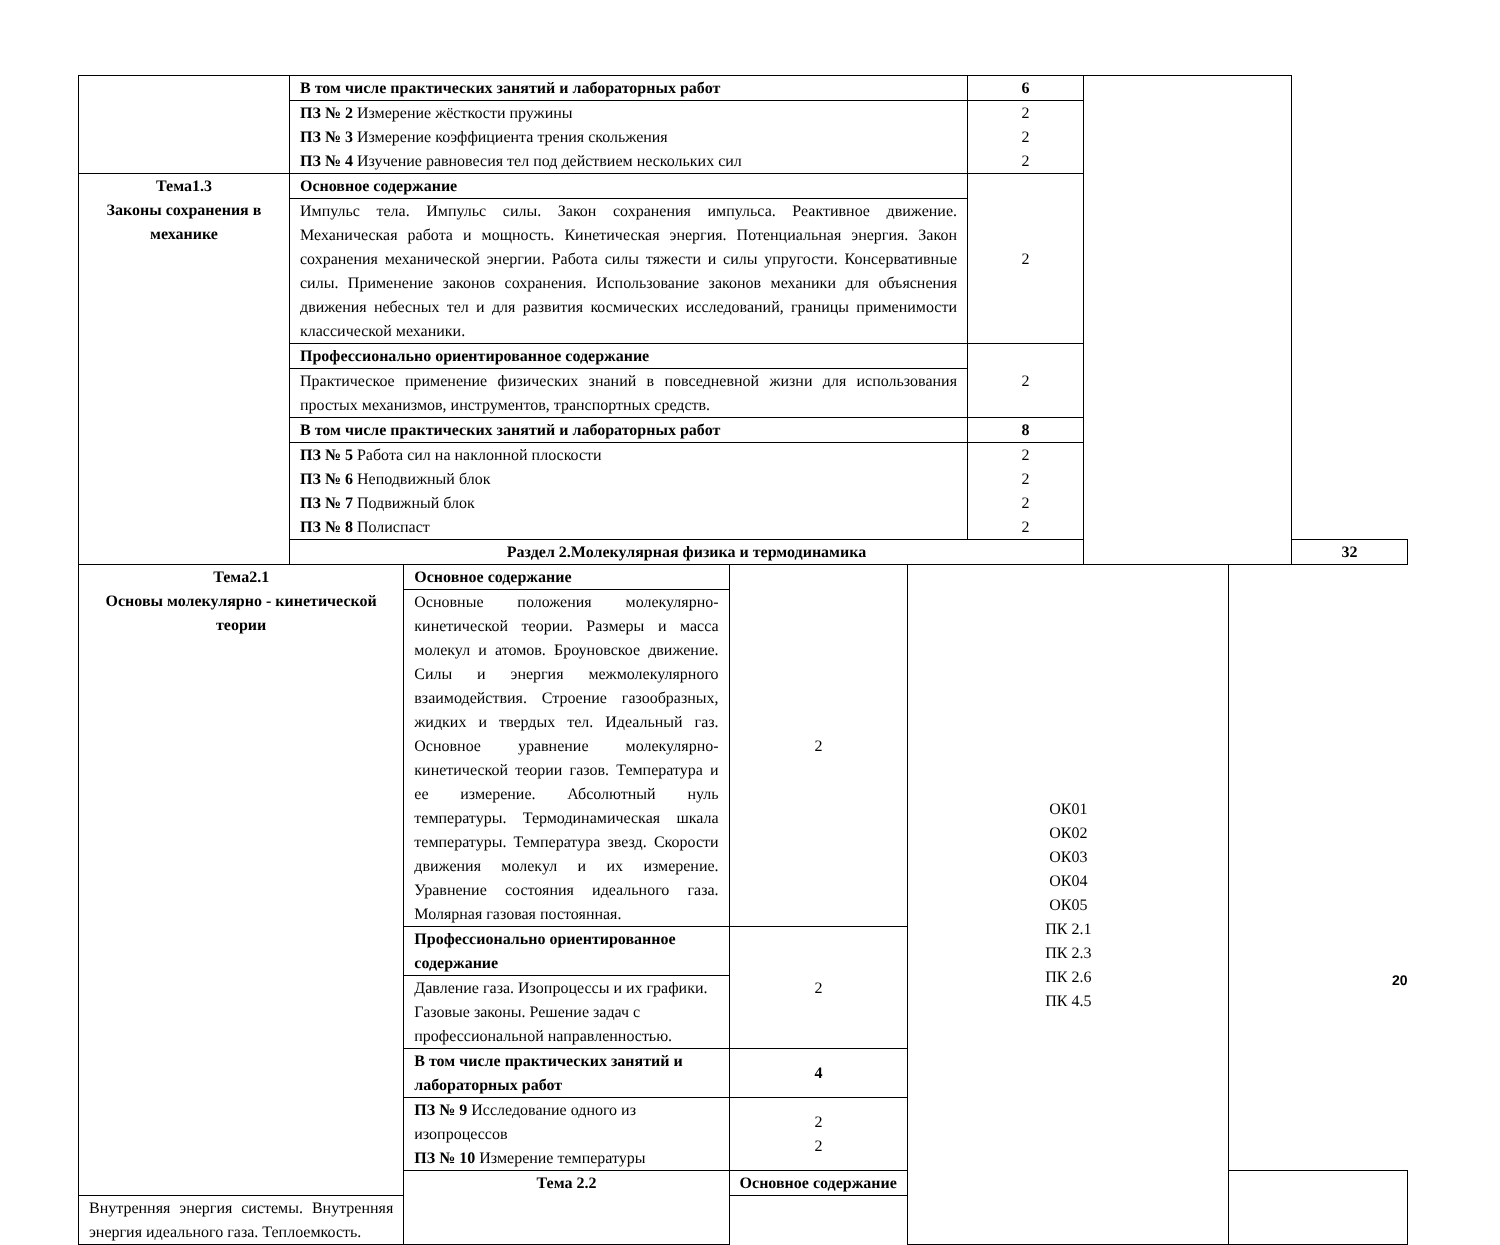| | В том числе практических занятий и лабораторных работ | 6 | | |
| | ПЗ № 2 Измерение жёсткости пружины ПЗ № 3 Измерение коэффициента трения скольжения ПЗ № 4 Изучение равновесия тел под действием нескольких сил | 2 2 2 | | |
| Тема1.3 Законы сохранения в механике | Основное содержание | 2 | | |
| | Импульс тела. Импульс силы. Закон сохранения импульса. Реактивное движение. Механическая работа и мощность. Кинетическая энергия. Потенциальная энергия. Закон сохранения механической энергии. Работа силы тяжести и силы упругости. Консервативные силы. Применение законов сохранения. Использование законов механики для объяснения движения небесных тел и для развития космических исследований, границы применимости классической механики. | | | |
| | Профессионально ориентированное содержание | 2 | | |
| | Практическое применение физических знаний в повседневной жизни для использования простых механизмов, инструментов, транспортных средств. | | | |
| | В том числе практических занятий и лабораторных работ | 8 | | |
| | ПЗ № 5 Работа сил на наклонной плоскости ПЗ № 6 Неподвижный блок ПЗ № 7 Подвижный блок ПЗ № 8 Полиспаст | 2 2 2 2 | | |
| | Раздел 2.Молекулярная физика и термодинамика | | | 32 |
| Тема2.1 Основы молекулярно - кинетической теории | Основное содержание | 2 | ОК01 ОК02 ОК03 ОК04 ОК05 ПК 2.1 ПК 2.3 ПК 2.6 ПК 4.5 | |
| | Основные положения молекулярно-кинетической теории. Размеры и масса молекул и атомов. Броуновское движение. Силы и энергия межмолекулярного взаимодействия. Строение газообразных, жидких и твердых тел. Идеальный газ. Основное уравнение молекулярно-кинетической теории газов. Температура и ее измерение. Абсолютный нуль температуры. Термодинамическая шкала температуры. Температура звезд. Скорости движения молекул и их измерение. Уравнение состояния идеального газа. Молярная газовая постоянная. | | | |
| | Профессионально ориентированное содержание | 2 | | |
| | Давление газа. Изопроцессы и их графики. Газовые законы. Решение задач с профессиональной направленностью. | | | |
| | В том числе практических занятий и лабораторных работ | 4 | | |
| | ПЗ № 9 Исследование одного из изопроцессов ПЗ № 10 Измерение температуры | 2 2 | | |
| | Тема 2.2 | Основное содержание | | |
| Внутренняя энергия системы. Внутренняя энергия идеального газа. Теплоемкость. | | | | |
20